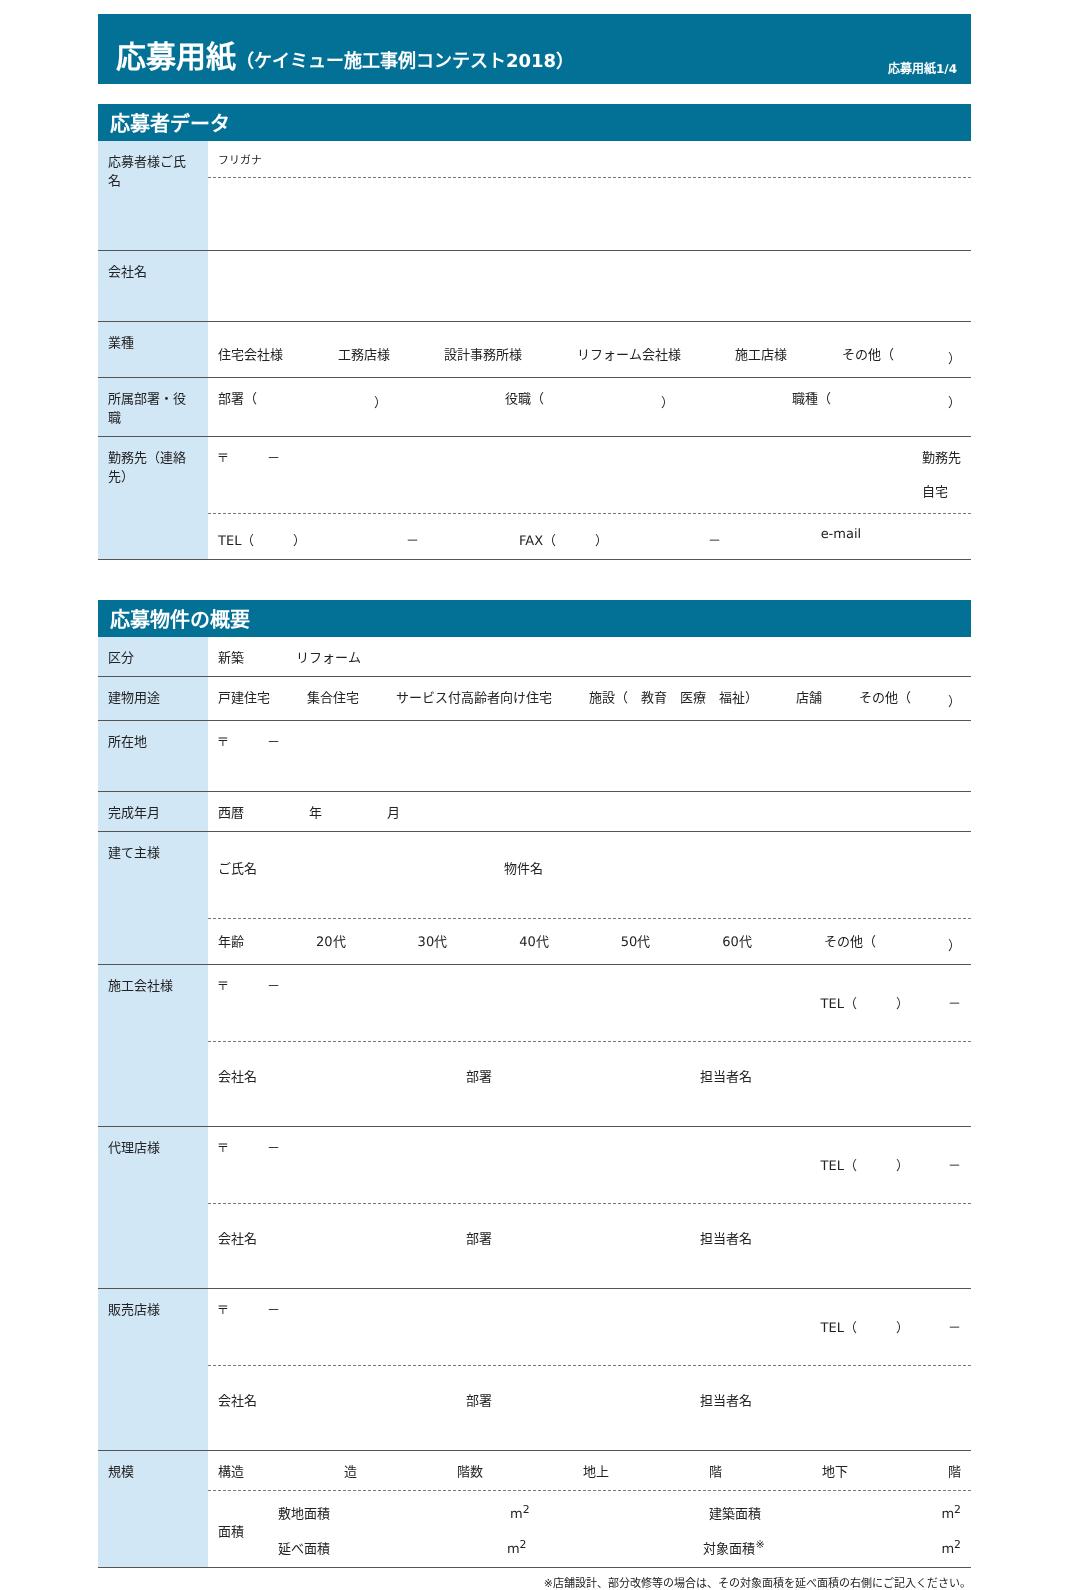応募用紙（ケイミュー施工事例コンテスト2018）
応募用紙1/4
応募者データ
| 応募者様ご氏名 | フリガナ |
| 会社名 | |
| 業種 | 住宅会社様 工務店様 設計事務所様 リフォーム会社様 施工店様 その他（ ） |
| 所属部署・役職 | 部署（ ） 役職（ ） 職種（ ） |
| 勤務先（連絡先） | 〒 － 勤務先 自宅 TEL（ ） － FAX（ ） － e-mail |
応募物件の概要
| 区分 | 新築 リフォーム |
| 建物用途 | 戸建住宅 集合住宅 サービス付高齢者向け住宅 施設（ 教育 医療 福祉） 店舗 その他（ ） |
| 所在地 | 〒 － |
| 完成年月 | 西暦 年 月 |
| 建て主様 | ご氏名 物件名 年齢 20代 30代 40代 50代 60代 その他（ ） |
| 施工会社様 | 〒 － TEL（ ） － 会社名 部署 担当者名 |
| 代理店様 | 〒 － TEL（ ） － 会社名 部署 担当者名 |
| 販売店様 | 〒 － TEL（ ） － 会社名 部署 担当者名 |
| 規模 | 構造 造 階数 地上 階 地下 階 面積 敷地面積 m<sup>2</sup> 建築面積 m<sup>2</sup> 延べ面積 m<sup>2</sup> 対象面積<sup>※</sup> m<sup>2</sup> |
※店舗設計、部分改修等の場合は、その対象面積を延べ面積の右側にご記入ください。